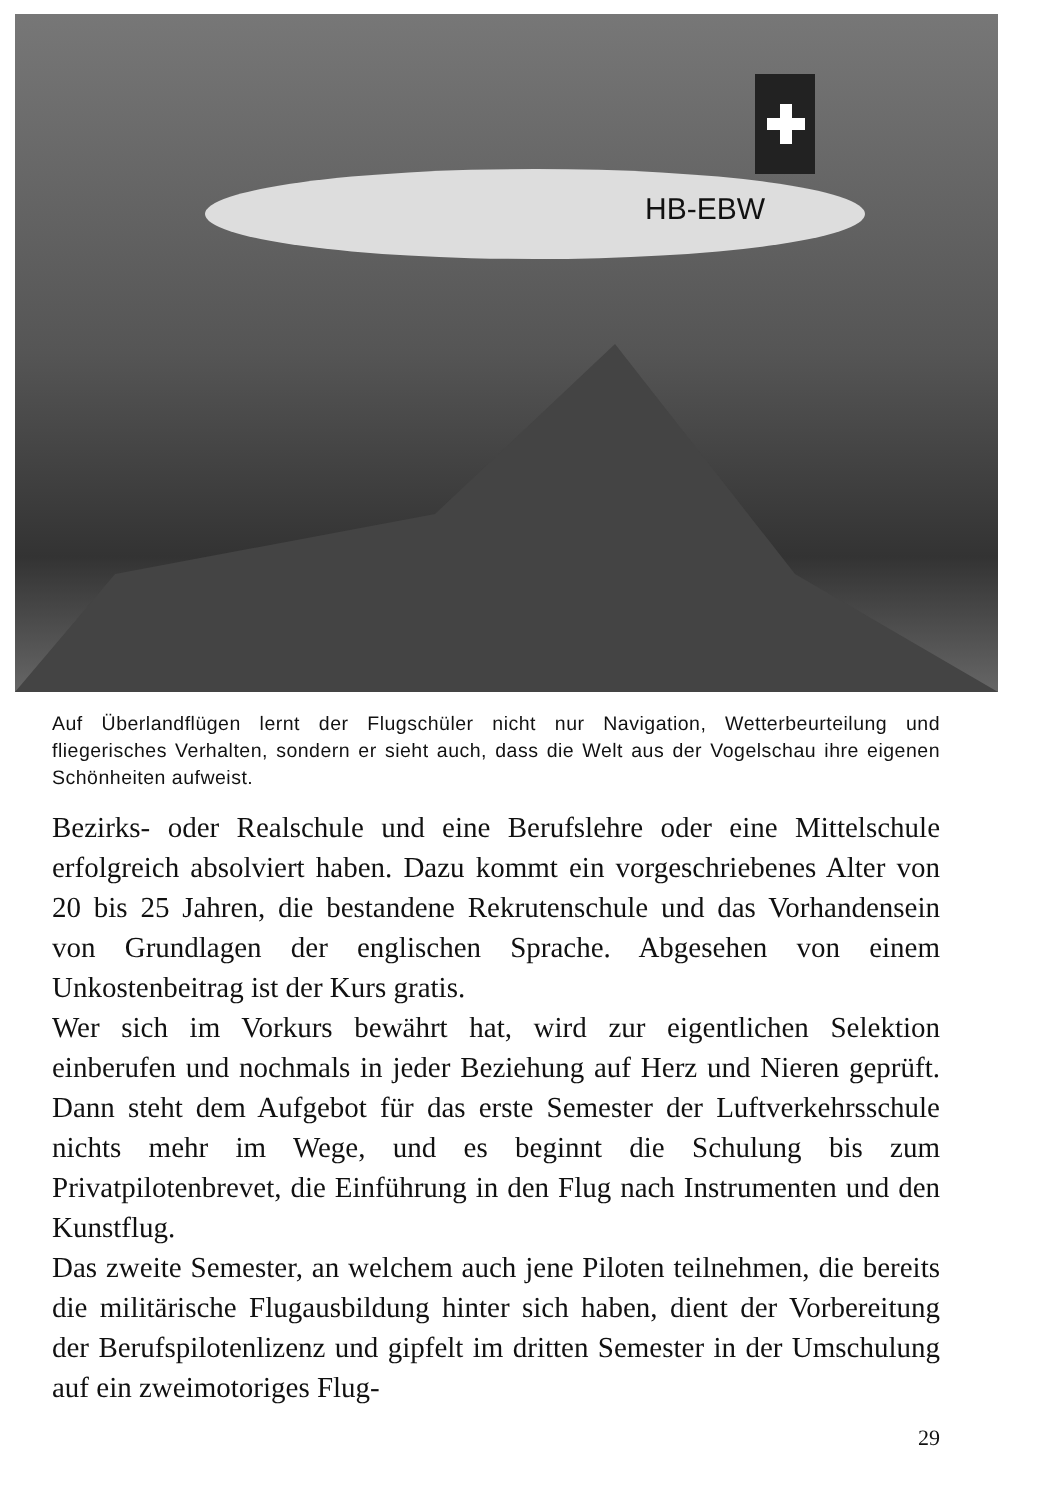HB-EBW
Auf Überlandflügen lernt der Flugschüler nicht nur Navigation, Wetterbeurteilung und fliegerisches Verhalten, sondern er sieht auch, dass die Welt aus der Vogelschau ihre eigenen Schönheiten aufweist.
Bezirks- oder Realschule und eine Berufslehre oder eine Mittelschule erfolgreich absolviert haben. Dazu kommt ein vorgeschriebenes Alter von 20 bis 25 Jahren, die bestandene Rekrutenschule und das Vorhandensein von Grundlagen der englischen Sprache. Abgesehen von einem Unkostenbeitrag ist der Kurs gratis.
Wer sich im Vorkurs bewährt hat, wird zur eigentlichen Selektion einberufen und nochmals in jeder Beziehung auf Herz und Nieren geprüft. Dann steht dem Aufgebot für das erste Semester der Luftverkehrsschule nichts mehr im Wege, und es beginnt die Schulung bis zum Privatpilotenbrevet, die Einführung in den Flug nach Instrumenten und den Kunstflug.
Das zweite Semester, an welchem auch jene Piloten teilnehmen, die bereits die militärische Flugausbildung hinter sich haben, dient der Vorbereitung der Berufspilotenlizenz und gipfelt im dritten Semester in der Umschulung auf ein zweimotoriges Flug-
29